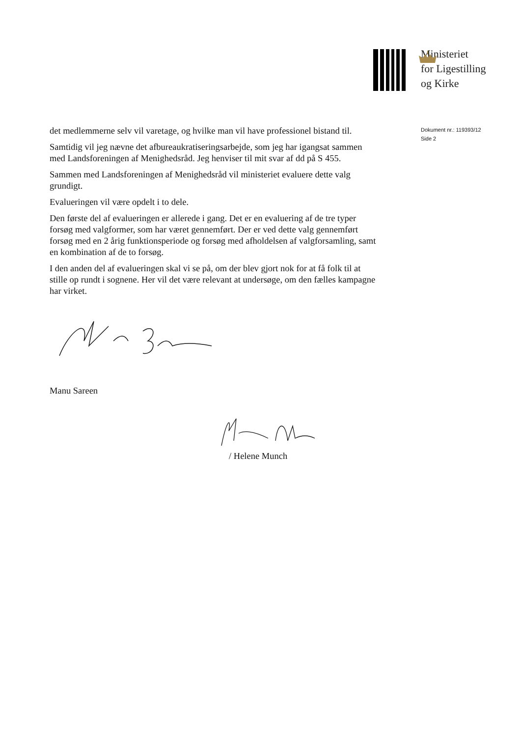Ministeriet
for Ligestilling
og Kirke
det medlemmerne selv vil varetage, og hvilke man vil have professionel bistand til.
Samtidig vil jeg nævne det afbureaukratiseringsarbejde, som jeg har igangsat sammen med Landsforeningen af Menighedsråd. Jeg henviser til mit svar af dd på S 455.
Sammen med Landsforeningen af Menighedsråd vil ministeriet evaluere dette valg grundigt.
Evalueringen vil være opdelt i to dele.
Den første del af evalueringen er allerede i gang. Det er en evaluering af de tre typer forsøg med valgformer, som har været gennemført. Der er ved dette valg gennemført forsøg med en 2 årig funktionsperiode og forsøg med afholdelsen af valgforsamling, samt en kombination af de to forsøg.
I den anden del af evalueringen skal vi se på, om der blev gjort nok for at få folk til at stille op rundt i sognene. Her vil det være relevant at undersøge, om den fælles kampagne har virket.
Manu Sareen
/ Helene Munch
Dokument nr.: 119393/12
Side 2